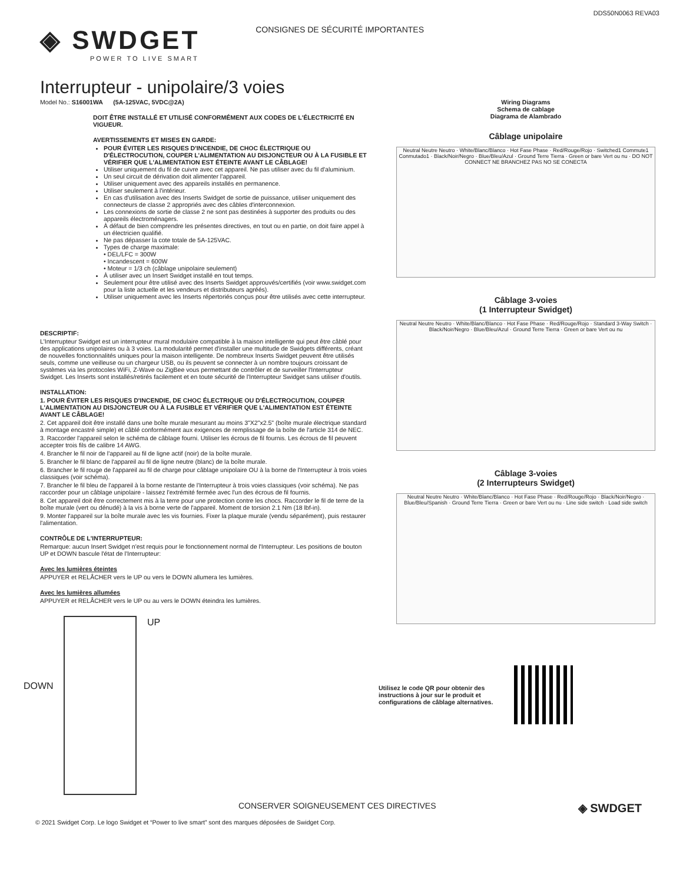DDS50N0063 REVA03
◈ SWDGET
POWER TO LIVE SMART
CONSIGNES DE SÉCURITÉ IMPORTANTES
Interrupteur - unipolaire/3 voies
Model No.: S16001WA (5A-125VAC, 5VDC@2A)
DOIT ÊTRE INSTALLÉ ET UTILISÉ CONFORMÉMENT AUX CODES DE L'ÉLECTRICITÉ EN VIGUEUR.
AVERTISSEMENTS ET MISES EN GARDE:
POUR ÉVITER LES RISQUES D'INCENDIE, DE CHOC ÉLECTRIQUE OU D'ÉLECTROCUTION, COUPER L'ALIMENTATION AU DISJONCTEUR OU À LA FUSIBLE ET VÉRIFIER QUE L'ALIMENTATION EST ÉTEINTE AVANT LE CÂBLAGE!
Utiliser uniquement du fil de cuivre avec cet appareil. Ne pas utiliser avec du fil d'aluminium.
Un seul circuit de dérivation doit alimenter l'appareil.
Utiliser uniquement avec des appareils installés en permanence.
Utiliser seulement à l'intérieur.
En cas d'utilisation avec des Inserts Swidget de sortie de puissance, utiliser uniquement des connecteurs de classe 2 appropriés avec des câbles d'interconnexion.
Les connexions de sortie de classe 2 ne sont pas destinées à supporter des produits ou des appareils électroménagers.
À défaut de bien comprendre les présentes directives, en tout ou en partie, on doit faire appel à un électricien qualifié.
Ne pas dépasser la cote totale de 5A-125VAC.
Types de charge maximale:
• DEL/LFC = 300W
• Incandescent = 600W
• Moteur = 1/3 ch (câblage unipolaire seulement)
À utiliser avec un Insert Swidget installé en tout temps.
Seulement pour être utilisé avec des Inserts Swidget approuvés/certifiés (voir www.swidget.com pour la liste actuelle et les vendeurs et distributeurs agréés).
Utiliser uniquement avec les Inserts répertoriés conçus pour être utilisés avec cette interrupteur.
DESCRIPTIF:
L'Interrupteur Swidget est un interrupteur mural modulaire compatible à la maison intelligente qui peut être câblé pour des applications unipolaires ou à 3 voies. La modularité permet d'installer une multitude de Swidgets différents, créant de nouvelles fonctionnalités uniques pour la maison intelligente. De nombreux Inserts Swidget peuvent être utilisés seuls, comme une veilleuse ou un chargeur USB, ou ils peuvent se connecter à un nombre toujours croissant de systèmes via les protocoles WiFi, Z-Wave ou ZigBee vous permettant de contrôler et de surveiller l'Interrupteur Swidget. Les Inserts sont installés/retirés facilement et en toute sécurité de l'Interrupteur Swidget sans utiliser d'outils.
INSTALLATION:
1. POUR ÉVITER LES RISQUES D'INCENDIE, DE CHOC ÉLECTRIQUE OU D'ÉLECTROCUTION, COUPER L'ALIMENTATION AU DISJONCTEUR OU À LA FUSIBLE ET VÉRIFIER QUE L'ALIMENTATION EST ÉTEINTE AVANT LE CÂBLAGE!
2. Cet appareil doit être installé dans une boîte murale mesurant au moins 3"X2"x2.5" (boîte murale électrique standard à montage encastré simple) et câblé conformément aux exigences de remplissage de la boîte de l'article 314 de NEC.
3. Raccorder l'appareil selon le schéma de câblage fourni. Utiliser les écrous de fil fournis. Les écrous de fil peuvent accepter trois fils de calibre 14 AWG.
4. Brancher le fil noir de l'appareil au fil de ligne actif (noir) de la boîte murale.
5. Brancher le fil blanc de l'appareil au fil de ligne neutre (blanc) de la boîte murale.
6. Brancher le fil rouge de l'appareil au fil de charge pour câblage unipolaire OU à la borne de l'Interrupteur à trois voies classiques (voir schéma).
7. Brancher le fil bleu de l'appareil à la borne restante de l'Interrupteur à trois voies classiques (voir schéma). Ne pas raccorder pour un câblage unipolaire - laissez l'extrémité fermée avec l'un des écrous de fil fournis.
8. Cet appareil doit être correctement mis à la terre pour une protection contre les chocs. Raccorder le fil de terre de la boîte murale (vert ou dénudé) à la vis à borne verte de l'appareil. Moment de torsion 2.1 Nm (18 lbf-in).
9. Monter l'appareil sur la boîte murale avec les vis fournies. Fixer la plaque murale (vendu séparément), puis restaurer l'alimentation.
CONTRÔLE DE L'INTERRUPTEUR:
Remarque: aucun Insert Swidget n'est requis pour le fonctionnement normal de l'Interrupteur. Les positions de bouton UP et DOWN bascule l'état de l'Interrupteur:
Avec les lumières éteintes
APPUYER et RELÂCHER vers le UP ou vers le DOWN allumera les lumières.
Avec les lumières allumées
APPUYER et RELÂCHER vers le UP ou au vers le DOWN éteindra les lumières.
UP
DOWN
Wiring Diagrams
Schema de cablage
Diagrama de Alambrado
Câblage unipolaire
Neutral Neutre Neutro · White/Blanc/Blanco · Hot Fase Phase · Red/Rouge/Rojo · Switched1 Commute1 Conmutado1 · Black/Noir/Negro · Blue/Bleu/Azul · Ground Terre Tierra · Green or bare Vert ou nu · DO NOT CONNECT NE BRANCHEZ PAS NO SE CONECTA
Câblage 3-voies
(1 Interrupteur Swidget)
Neutral Neutre Neutro · White/Blanc/Blanco · Hot Fase Phase · Red/Rouge/Rojo · Standard 3-Way Switch · Black/Noir/Negro · Blue/Bleu/Azul · Ground Terre Tierra · Green or bare Vert ou nu
Câblage 3-voies
(2 Interrupteurs Swidget)
Neutral Neutre Neutro · White/Blanc/Blanco · Hot Fase Phase · Red/Rouge/Rojo · Black/Noir/Negro · Blue/Bleu/Spanish · Ground Terre Tierra · Green or bare Vert ou nu · Line side switch · Load side switch
Utilisez le code QR pour obtenir des instructions à jour sur le produit et configurations de câblage alternatives.
CONSERVER SOIGNEUSEMENT CES DIRECTIVES ◈ SWDGET
© 2021 Swidget Corp. Le logo Swidget et “Power to live smart” sont des marques déposées de Swidget Corp.